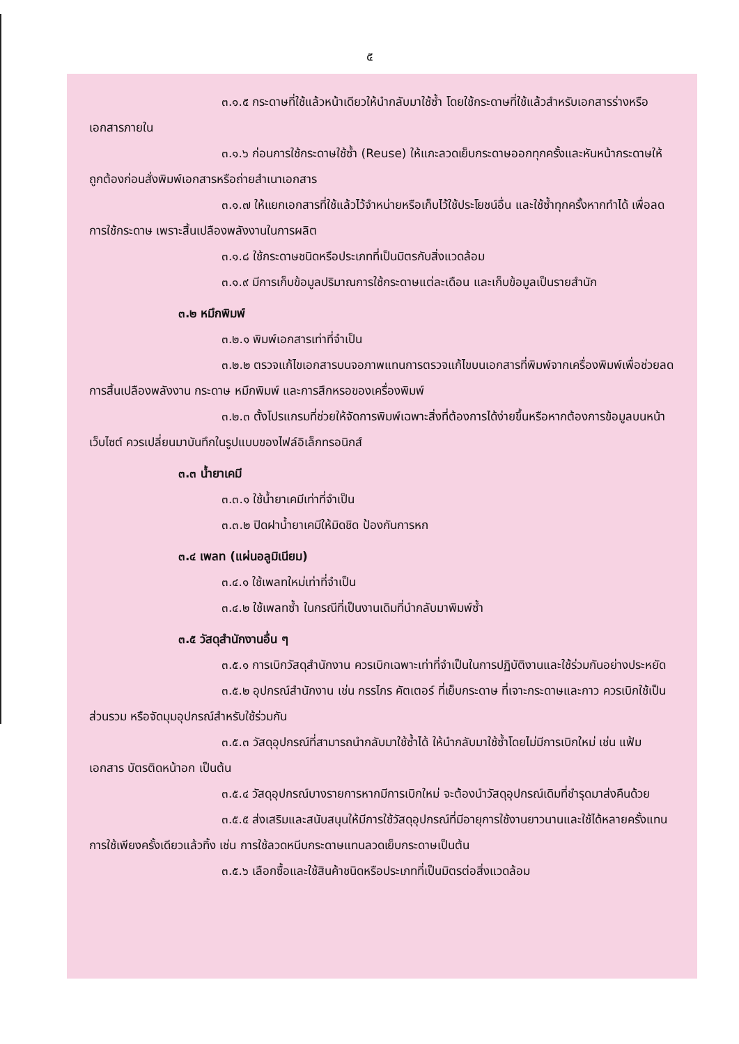๕
๓.๑.๕ กระดาษที่ใช้แล้วหน้าเดียวให้นำกลับมาใช้ซ้ำ โดยใช้กระดาษที่ใช้แล้วสำหรับเอกสารร่างหรือเอกสารภายใน
๓.๑.๖ ก่อนการใช้กระดาษใช้ซ้ำ (Reuse) ให้แกะลวดเย็บกระดาษออกทุกครั้งและหันหน้ากระดาษให้ถูกต้องก่อนสั่งพิมพ์เอกสารหรือถ่ายสำเนาเอกสาร
๓.๑.๗ ให้แยกเอกสารที่ใช้แล้วไว้จำหน่ายหรือเก็บไว้ใช้ประโยชน์อื่น และใช้ซ้ำทุกครั้งหากทำได้ เพื่อลดการใช้กระดาษ เพราะสิ้นเปลืองพลังงานในการผลิต
๓.๑.๘ ใช้กระดาษชนิดหรือประเภทที่เป็นมิตรกับสิ่งแวดล้อม
๓.๑.๙ มีการเก็บข้อมูลปริมาณการใช้กระดาษแต่ละเดือน และเก็บข้อมูลเป็นรายสำนัก
๓.๒ หมึกพิมพ์
๓.๒.๑ พิมพ์เอกสารเท่าที่จำเป็น
๓.๒.๒ ตรวจแก้ไขเอกสารบนจอภาพแทนการตรวจแก้ไขบนเอกสารที่พิมพ์จากเครื่องพิมพ์เพื่อช่วยลดการสิ้นเปลืองพลังงาน กระดาษ หมึกพิมพ์ และการสึกหรอของเครื่องพิมพ์
๓.๒.๓ ตั้งโปรแกรมที่ช่วยให้จัดการพิมพ์เฉพาะสิ่งที่ต้องการได้ง่ายขึ้นหรือหากต้องการข้อมูลบนหน้าเว็บไซต์ ควรเปลี่ยนมาบันทึกในรูปแบบของไฟล์อิเล็กทรอนิกส์
๓.๓ น้ำยาเคมี
๓.๓.๑ ใช้น้ำยาเคมีเท่าที่จำเป็น
๓.๓.๒ ปิดฝาน้ำยาเคมีให้มิดชิด ป้องกันการหก
๓.๔ เพลท (แผ่นอลูมิเนียม)
๓.๔.๑ ใช้เพลทใหม่เท่าที่จำเป็น
๓.๔.๒ ใช้เพลทซ้ำ ในกรณีที่เป็นงานเดิมที่นำกลับมาพิมพ์ซ้ำ
๓.๕ วัสดุสำนักงานอื่น ๆ
๓.๕.๑ การเบิกวัสดุสำนักงาน ควรเบิกเฉพาะเท่าที่จำเป็นในการปฏิบัติงานและใช้ร่วมกันอย่างประหยัด
๓.๕.๒ อุปกรณ์สำนักงาน เช่น กรรไกร คัตเตอร์ ที่เย็บกระดาษ ที่เจาะกระดาษและกาว ควรเบิกใช้เป็นส่วนรวม หรือจัดมุมอุปกรณ์สำหรับใช้ร่วมกัน
๓.๕.๓ วัสดุอุปกรณ์ที่สามารถนำกลับมาใช้ซ้ำได้ ให้นำกลับมาใช้ซ้ำโดยไม่มีการเบิกใหม่ เช่น แฟ้มเอกสาร บัตรติดหน้าอก เป็นต้น
๓.๕.๔ วัสดุอุปกรณ์บางรายการหากมีการเบิกใหม่ จะต้องนำวัสดุอุปกรณ์เดิมที่ชำรุดมาส่งคืนด้วย
๓.๕.๕ ส่งเสริมและสนับสนุนให้มีการใช้วัสดุอุปกรณ์ที่มีอายุการใช้งานยาวนานและใช้ได้หลายครั้งแทนการใช้เพียงครั้งเดียวแล้วทิ้ง เช่น การใช้ลวดหนีบกระดาษแทนลวดเย็บกระดาษเป็นต้น
๓.๕.๖ เลือกซื้อและใช้สินค้าชนิดหรือประเภทที่เป็นมิตรต่อสิ่งแวดล้อม